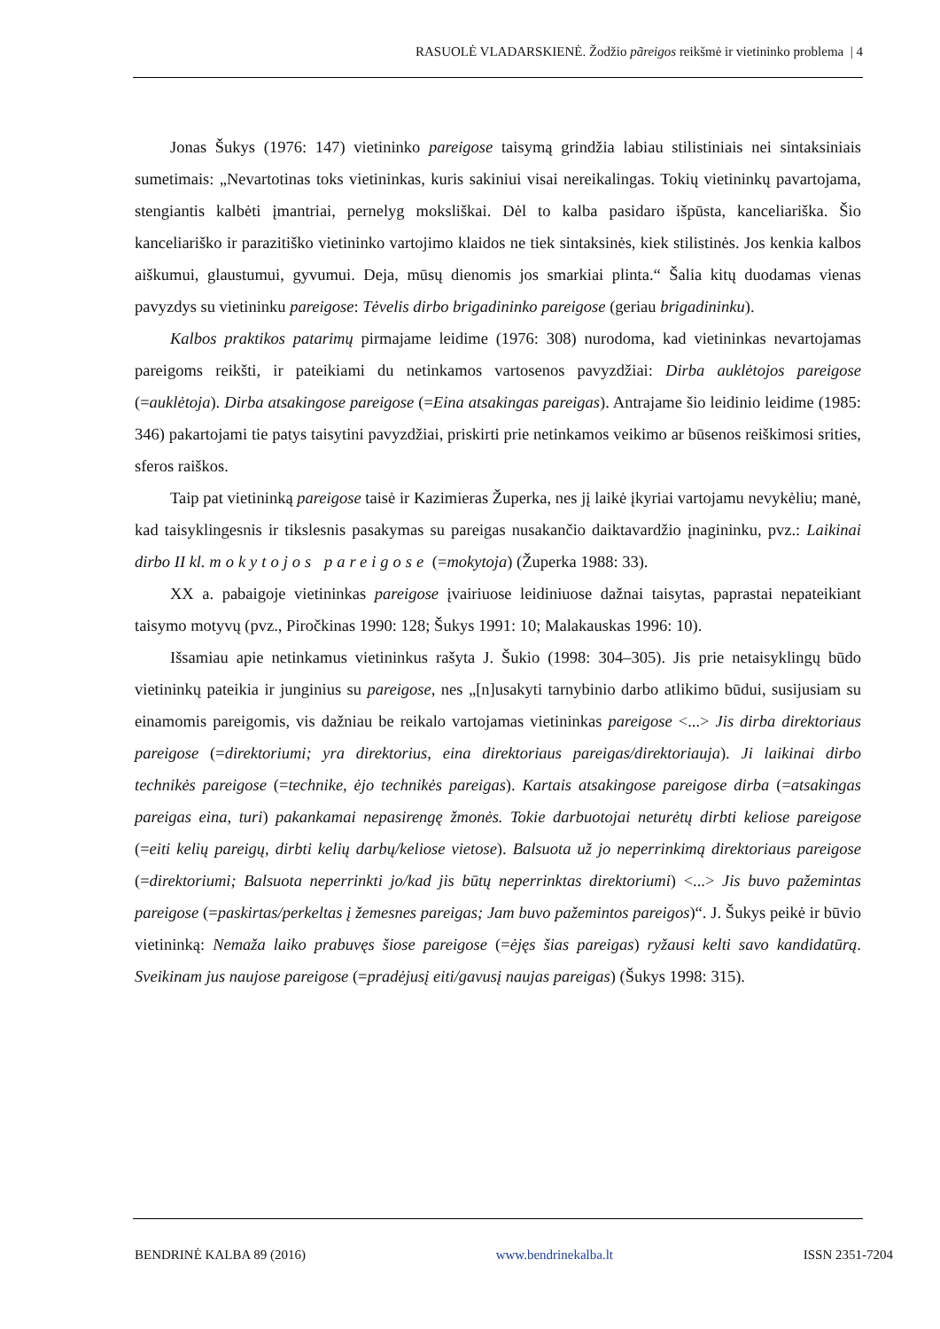RASUOLĖ VLADARSKIENĖ. Žodžio pãreigos reikšmė ir vietininko problema | 4
Jonas Šukys (1976: 147) vietininko pareigose taisymą grindžia labiau stilistiniais nei sintaksiniais sumetimais: „Nevartotinas toks vietininkas, kuris sakiniui visai nereikalingas. Tokių vietininkų pavartojama, stengiantis kalbėti įmantriai, pernelyg moksliškai. Dėl to kalba pasidaro išpūsta, kanceliariška. Šio kanceliariško ir parazitiško vietininko vartojimo klaidos ne tiek sintaksinės, kiek stilistinės. Jos kenkia kalbos aiškumui, glaustumui, gyvumui. Deja, mūsų dienomis jos smarkiai plinta.“ Šalia kitų duodamas vienas pavyzdys su vietininku pareigose: Tėvelis dirbo brigadininko pareigose (geriau brigadininku).
Kalbos praktikos patarimų pirmajame leidime (1976: 308) nurodoma, kad vietininkas nevartojamas pareigoms reikšti, ir pateikiami du netinkamos vartosenos pavyzdžiai: Dirba auklėtojos pareigose (=auklėtoja). Dirba atsakingose pareigose (=Eina atsakingas pareigas). Antrajame šio leidinio leidime (1985: 346) pakartojami tie patys taisytini pavyzdžiai, priskirti prie netinkamos veikimo ar būsenos reiškimosi srities, sferos raiškos.
Taip pat vietininką pareigose taisė ir Kazimieras Župerka, nes jį laikė įkyriai vartojamu nevykėliu; manė, kad taisyklingesnis ir tikslesnis pasakymas su pareigas nusakančio daiktavardžio įnagininku, pvz.: Laikinai dirbo II kl. mokytojos pareigose (=mokytoja) (Župerka 1988: 33).
XX a. pabaigoje vietininkas pareigose įvairiuose leidiniuose dažnai taisytas, paprastai nepateikiant taisymo motyvų (pvz., Piročkinas 1990: 128; Šukys 1991: 10; Malakauskas 1996: 10).
Išsamiau apie netinkamus vietininkus rašyta J. Šukio (1998: 304–305). Jis prie netaisyklingų būdo vietininkų pateikia ir junginius su pareigose, nes „[n]usakyti tarnybinio darbo atlikimo būdui, susijusiam su einamomis pareigomis, vis dažniau be reikalo vartojamas vietininkas pareigose <...> Jis dirba direktoriaus pareigose (=direktoriumi; yra direktorius, eina direktoriaus pareigas/direktoriauja). Ji laikinai dirbo technikės pareigose (=technike, ėjo technikės pareigas). Kartais atsakingose pareigose dirba (=atsakingas pareigas eina, turi) pakankamai nepasirengę žmonės. Tokie darbuotojai neturėtų dirbti keliose pareigose (=eiti kelių pareigų, dirbti kelių darbų/keliose vietose). Balsuota už jo neperrinkimą direktoriaus pareigose (=direktoriumi; Balsuota neperrinkti jo/kad jis būtų neperrinktas direktoriumi) <...> Jis buvo pažemintas pareigose (=paskirtas/perkeltas į žemesnes pareigas; Jam buvo pažemintos pareigos)“. J. Šukys peikė ir būvio vietininką: Nemaža laiko prabuvęs šiose pareigose (=ėjęs šias pareigas) ryžausi kelti savo kandidatūrą. Sveikinam jus naujose pareigose (=pradėjusį eiti/gavusį naujas pareigas) (Šukys 1998: 315).
BENDRINĖ KALBA 89 (2016) www.bendrinekalba.lt ISSN 2351-7204